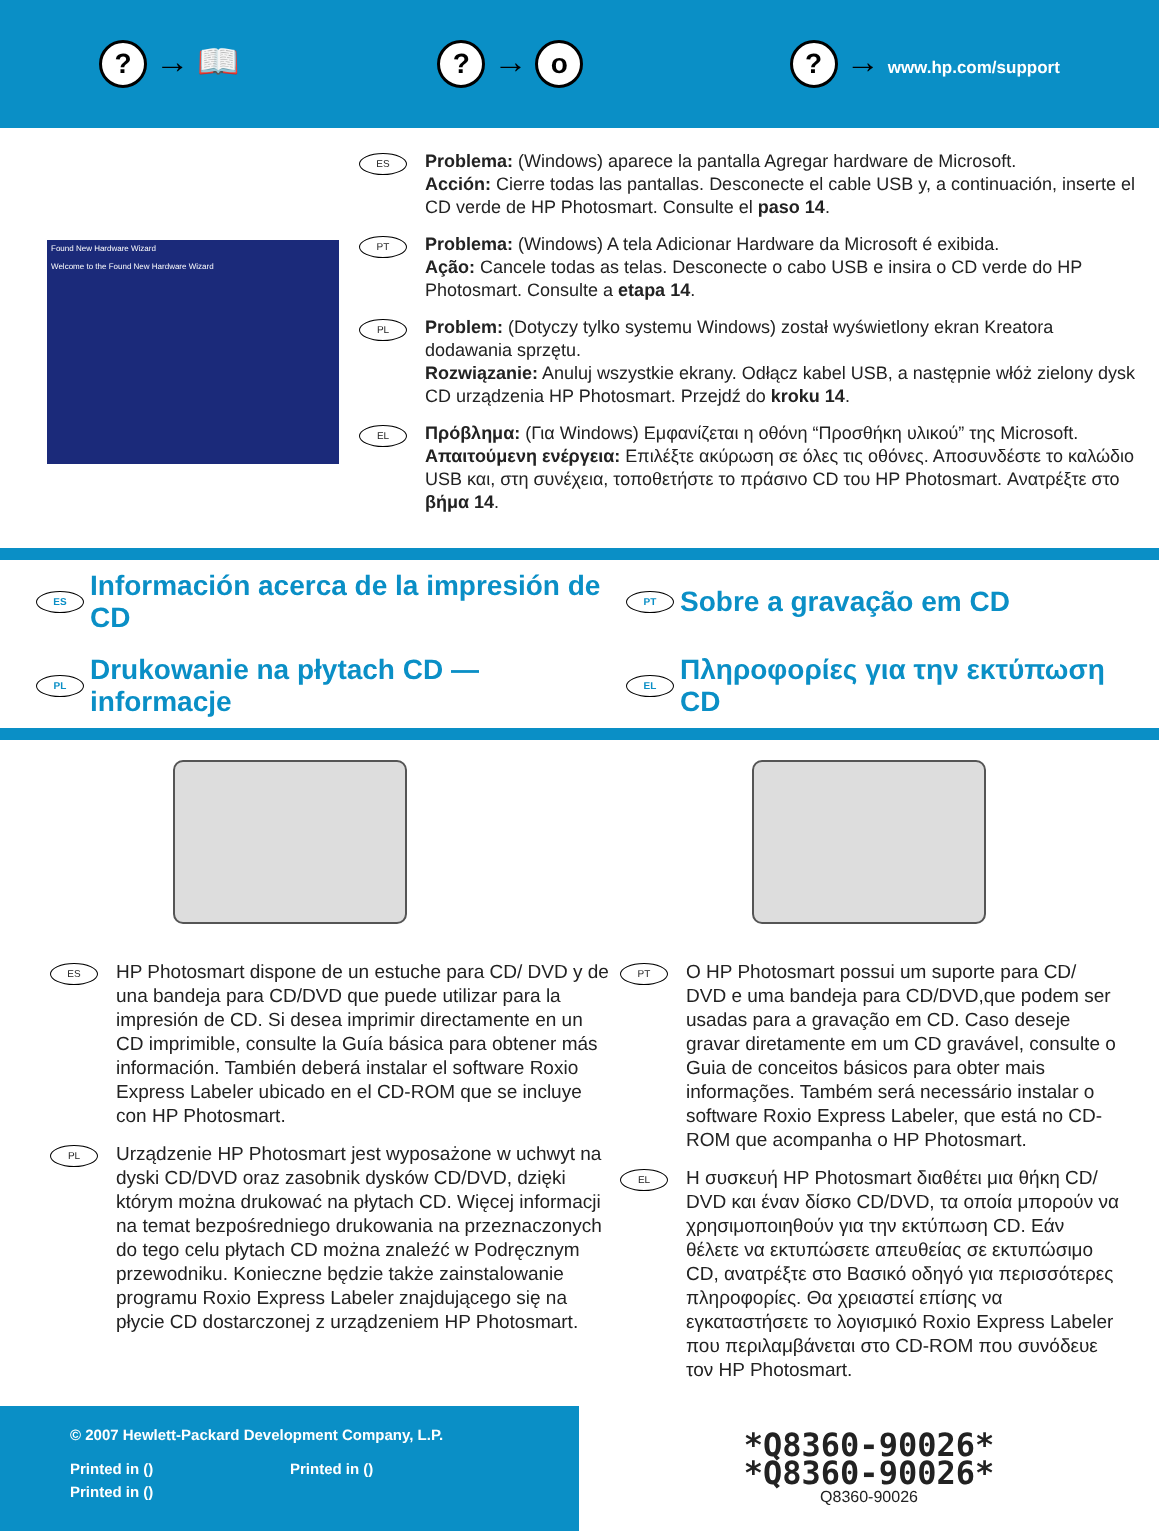? → 📖
? → o ? → www.hp.com/support
Found New Hardware Wizard
Welcome to the Found New Hardware Wizard
ES
Problema: (Windows) aparece la pantalla Agregar hardware de Microsoft.
Acción: Cierre todas las pantallas. Desconecte el cable USB y, a continuación, inserte el CD verde de HP Photosmart. Consulte el paso 14.
PT
Problema: (Windows) A tela Adicionar Hardware da Microsoft é exibida.
Ação: Cancele todas as telas. Desconecte o cabo USB e insira o CD verde do HP Photosmart. Consulte a etapa 14.
PL
Problem: (Dotyczy tylko systemu Windows) został wyświetlony ekran Kreatora dodawania sprzętu.
Rozwiązanie: Anuluj wszystkie ekrany. Odłącz kabel USB, a następnie włóż zielony dysk CD urządzenia HP Photosmart. Przejdź do kroku 14.
EL
Πρόβλημα: (Για Windows) Εμφανίζεται η οθόνη “Προσθήκη υλικού” της Microsoft.
Απαιτούμενη ενέργεια: Επιλέξτε ακύρωση σε όλες τις οθόνες. Αποσυνδέστε το καλώδιο USB και, στη συνέχεια, τοποθετήστε το πράσινο CD του HP Photosmart. Ανατρέξτε στο βήμα 14.
ES Información acerca de la impresión de CD
PT Sobre a gravação em CD
PL Drukowanie na płytach CD — informacje
EL Πληροφορίες για την εκτύπωση CD
ES
HP Photosmart dispone de un estuche para CD/ DVD y de una bandeja para CD/DVD que puede utilizar para la impresión de CD. Si desea imprimir directamente en un CD imprimible, consulte la Guía básica para obtener más información. También deberá instalar el software Roxio Express Labeler ubicado en el CD-ROM que se incluye con HP Photosmart.
PL
Urządzenie HP Photosmart jest wyposażone w uchwyt na dyski CD/DVD oraz zasobnik dysków CD/DVD, dzięki którym można drukować na płytach CD. Więcej informacji na temat bezpośredniego drukowania na przeznaczonych do tego celu płytach CD można znaleźć w Podręcznym przewodniku. Konieczne będzie także zainstalowanie programu Roxio Express Labeler znajdującego się na płycie CD dostarczonej z urządzeniem HP Photosmart.
PT
O HP Photosmart possui um suporte para CD/ DVD e uma bandeja para CD/DVD,que podem ser usadas para a gravação em CD. Caso deseje gravar diretamente em um CD gravável, consulte o Guia de conceitos básicos para obter mais informações. Também será necessário instalar o software Roxio Express Labeler, que está no CD-ROM que acompanha o HP Photosmart.
EL
Η συσκευή HP Photosmart διαθέτει μια θήκη CD/ DVD και έναν δίσκο CD/DVD, τα οποία μπορούν να χρησιμοποιηθούν για την εκτύπωση CD. Εάν θέλετε να εκτυπώσετε απευθείας σε εκτυπώσιμο CD, ανατρέξτε στο Βασικό οδηγό για περισσότερες πληροφορίες. Θα χρειαστεί επίσης να εγκαταστήσετε το λογισμικό Roxio Express Labeler που περιλαμβάνεται στο CD-ROM που συνόδευε τον HP Photosmart.
© 2007 Hewlett-Packard Development Company, L.P.
Printed in () Printed in () Printed in ()
*Q8360-90026*
*Q8360-90026*
Q8360-90026